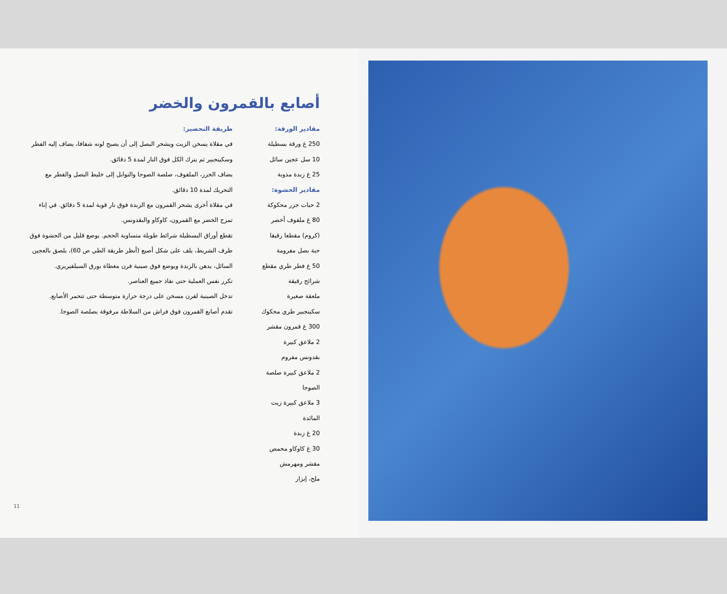أصابع بالقمرون والخضر
مقادير الورقة:
250 غ ورقة بسطيلة
10 سل عجين سائل
25 غ زبدة مذوبة
مقادير الحشوة:
2 حبات جزر محكوكة
80 غ ملفوف أخضر
(كروم) مقطعا رقيقا
حبة بصل مفرومة
50 غ فطر طري مقطع
شرائح رقيقة
ملعقة صغيرة
سكينجبير طري محكوك
300 غ قمرون مقشر
2 ملاعق كبيرة
بقدونس مفروم
2 ملاعق كبيرة صلصة
الصوجا
3 ملاعق كبيرة زيت
المائدة
20 غ زبدة
30 غ كاوكاو محمص
مقشر ومهرمش
ملح، إبزار
طريقة التحضير:
في مقلاة يسخن الزيت ويشحر البصل إلى أن يصبح لونه شفافا، يضاف إليه الفطر وسكينجبير ثم يترك الكل فوق النار لمدة 5 دقائق.
يضاف الجزر، الملفوف، صلصة الصوجا والتوابل إلى خليط البصل والفطر مع التحريك لمدة 10 دقائق.
في مقلاة أخرى يشحر القمرون مع الزبدة فوق نار قوية لمدة 5 دقائق. في إناء تمزج الخضر مع القمرون، كاوكاو والبقدونس.
تقطع أوراق البسطيلة شرائط طويلة متساوية الحجم. يوضع قليل من الحشوة فوق طرف الشريط، يلف على شكل أصبع (أنظر طريقة الطي ص 60)، يلصق بالعجين السائل، يدهن بالزبدة ويوضع فوق صينية فرن مغطاة بورق السيلفيريزي.
تكرر نفس العملية حتى نفاذ جميع العناصر.
تدخل الصينية لفرن مسخن على درجة حرارة متوسطة حتى تتحمر الأصابع.
تقدم أصابع القمرون فوق فراش من السلاطة مرفوقة بصلصة الصوجا.
11